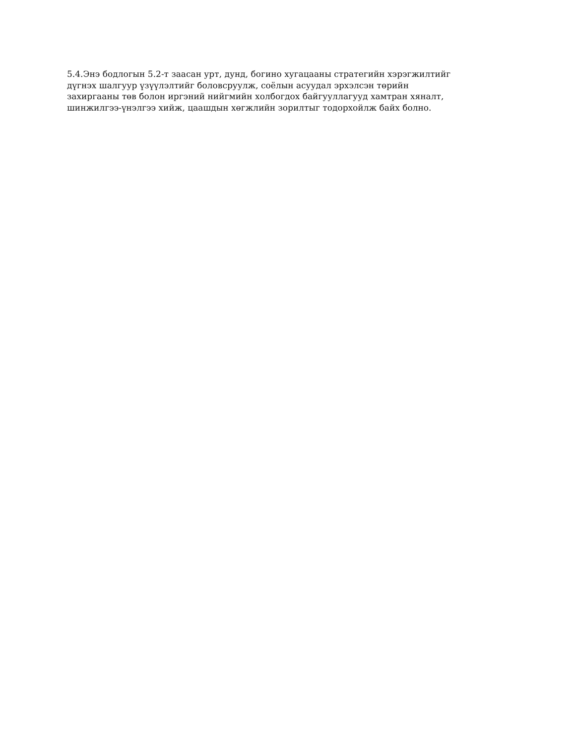5.4.Энэ бодлогын 5.2-т заасан урт, дунд, богино хугацааны стратегийн хэрэгжилтийг
дүгнэх шалгуур үзүүлэлтийг боловсруулж, соёлын асуудал эрхэлсэн төрийн
захиргааны төв болон иргэний нийгмийн холбогдох байгууллагууд хамтран хяналт,
шинжилгээ-үнэлгээ хийж, цаашдын хөгжлийн зорилтыг тодорхойлж байх болно.